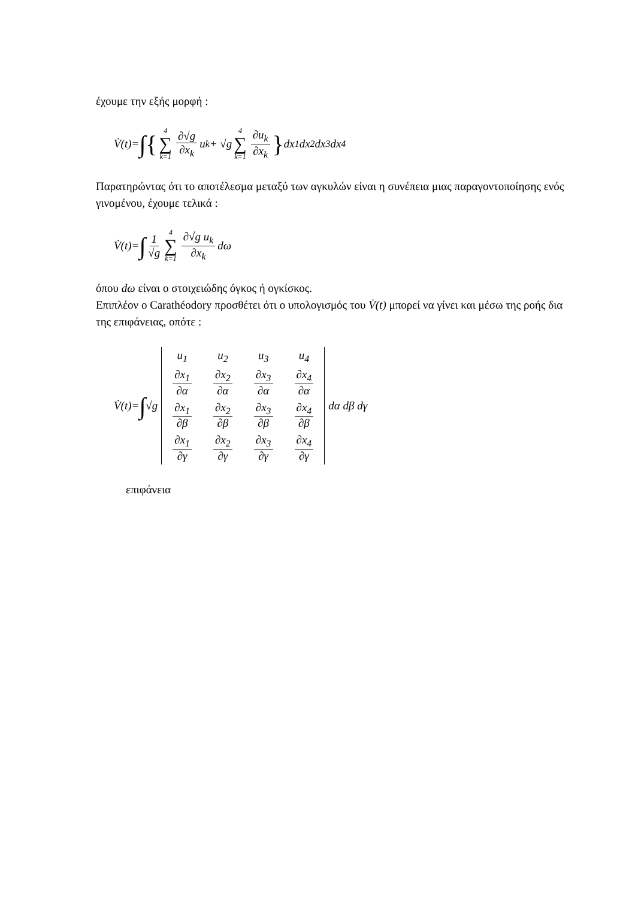έχουμε την εξής μορφή :
V̇(t)= ∫{ 4 ∑ k=1 ∂√g ∂x<sub>k</sub> u<sub>k</sub> + √g 4 ∑ k=1 ∂u<sub>k</sub> ∂x<sub>k</sub> } dx<sub>1</sub> dx<sub>2</sub> dx<sub>3</sub> dx<sub>4</sub>
Παρατηρώντας ότι το αποτέλεσμα μεταξύ των αγκυλών είναι η συνέπεια μιας παραγοντοποίησης ενός γινομένου, έχουμε τελικά :
V̇(t)= ∫ 1 √g 4 ∑ k=1 ∂√g u<sub>k</sub> ∂x<sub>k</sub> dω
όπου dω είναι ο στοιχειώδης όγκος ή ογκίσκος.
Επιπλέον ο Carathéodory προσθέτει ότι ο υπολογισμός του V̇(t) μπορεί να γίνει και μέσω της ροής δια της επιφάνειας, οπότε :
V̇(t)= ∫ √g
| u<sub>1</sub> | u<sub>2</sub> | u<sub>3</sub> | u<sub>4</sub> |
| ∂x<sub>1</sub> ∂α | ∂x<sub>2</sub> ∂α | ∂x<sub>3</sub> ∂α | ∂x<sub>4</sub> ∂α |
| ∂x<sub>1</sub> ∂β | ∂x<sub>2</sub> ∂β | ∂x<sub>3</sub> ∂β | ∂x<sub>4</sub> ∂β |
| ∂x<sub>1</sub> ∂γ | ∂x<sub>2</sub> ∂γ | ∂x<sub>3</sub> ∂γ | ∂x<sub>4</sub> ∂γ |
dα dβ dγ
επιφάνεια